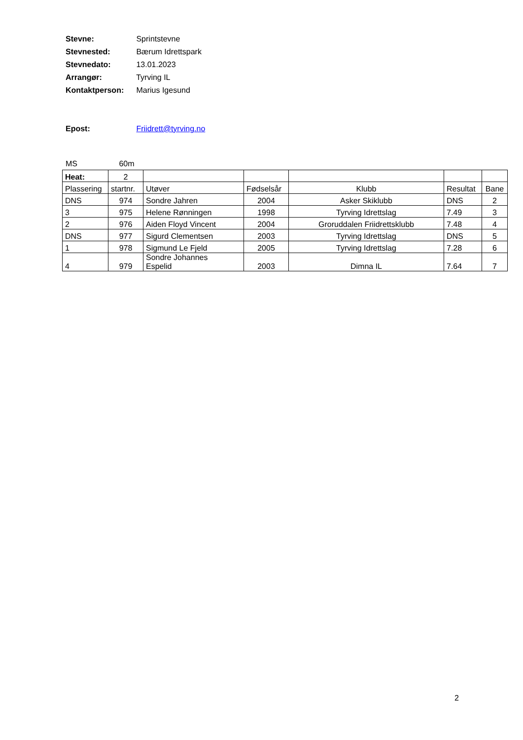Stevne: Sprintstevne
Stevnested: Bærum Idrettspark
Stevnedato: 13.01.2023
Arrangør: Tyrving IL
Kontaktperson: Marius Igesund
Epost: Friidrett@tyrving.no
MS 60m
| Heat: | 2 | | | | | |
| Plassering | startnr. | Utøver | Fødselsår | Klubb | Resultat | Bane |
| DNS | 974 | Sondre Jahren | 2004 | Asker Skiklubb | DNS | 2 |
| 3 | 975 | Helene Rønningen | 1998 | Tyrving Idrettslag | 7.49 | 3 |
| 2 | 976 | Aiden Floyd Vincent | 2004 | Groruddalen Friidrettsklubb | 7.48 | 4 |
| DNS | 977 | Sigurd Clementsen | 2003 | Tyrving Idrettslag | DNS | 5 |
| 1 | 978 | Sigmund Le Fjeld | 2005 | Tyrving Idrettslag | 7.28 | 6 |
| 4 | 979 | Sondre Johannes Espelid | 2003 | Dimna IL | 7.64 | 7 |
2